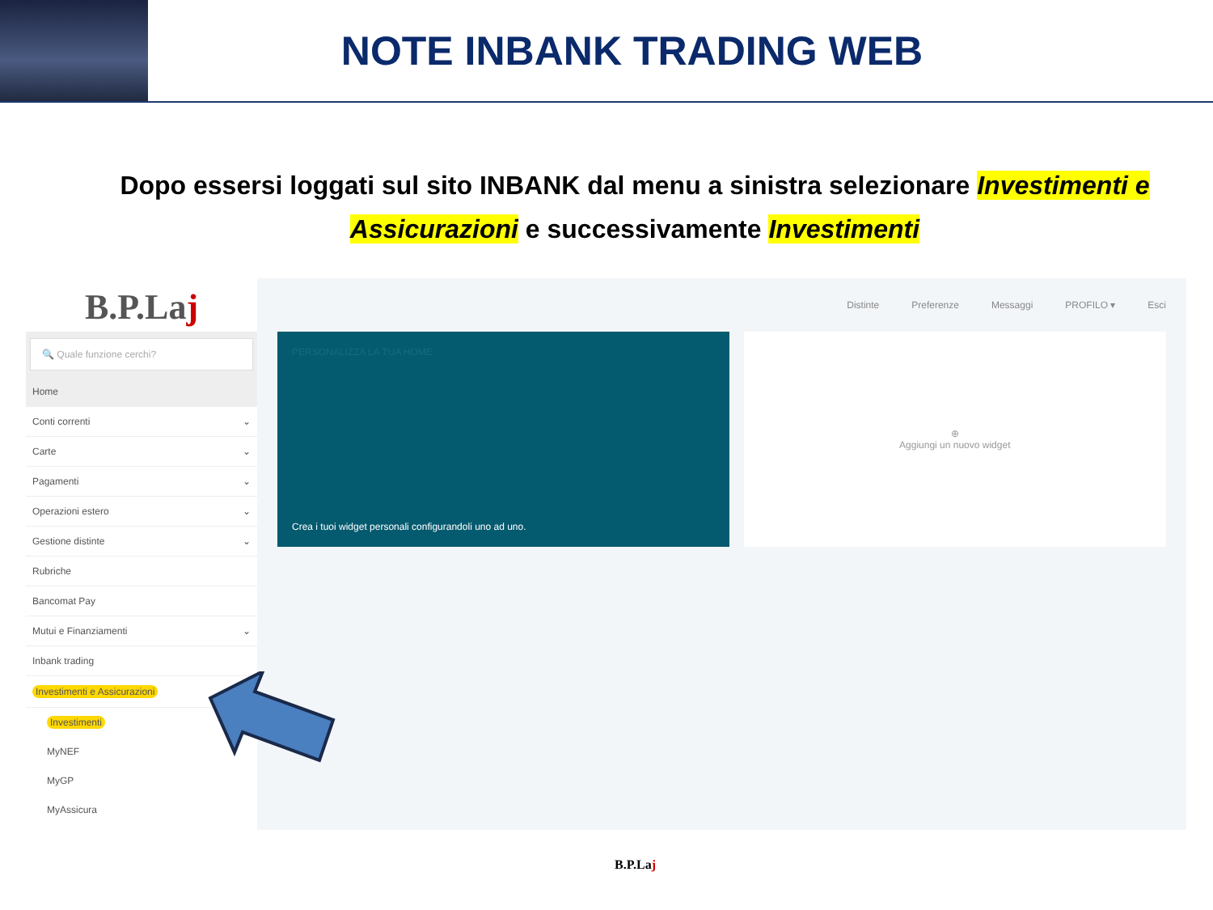NOTE INBANK TRADING WEB
Dopo essersi loggati sul sito INBANK dal menu a sinistra selezionare Investimenti e Assicurazioni e successivamente Investimenti
B.P.Laj
🔍 Quale funzione cerchi?
Home
Conti correnti ⌄
Carte ⌄
Pagamenti ⌄
Operazioni estero ⌄
Gestione distinte ⌄
Rubriche
Bancomat Pay
Mutui e Finanziamenti ⌄
Inbank trading
Investimenti e Assicurazioni
Investimenti
MyNEF
MyGP
MyAssicura
Distinte Preferenze Messaggi PROFILO ▾ Esci
PERSONALIZZA LA TUA HOME
Crea i tuoi widget personali configurandoli uno ad uno.
⊕
Aggiungi un nuovo widget
B.P.Laj